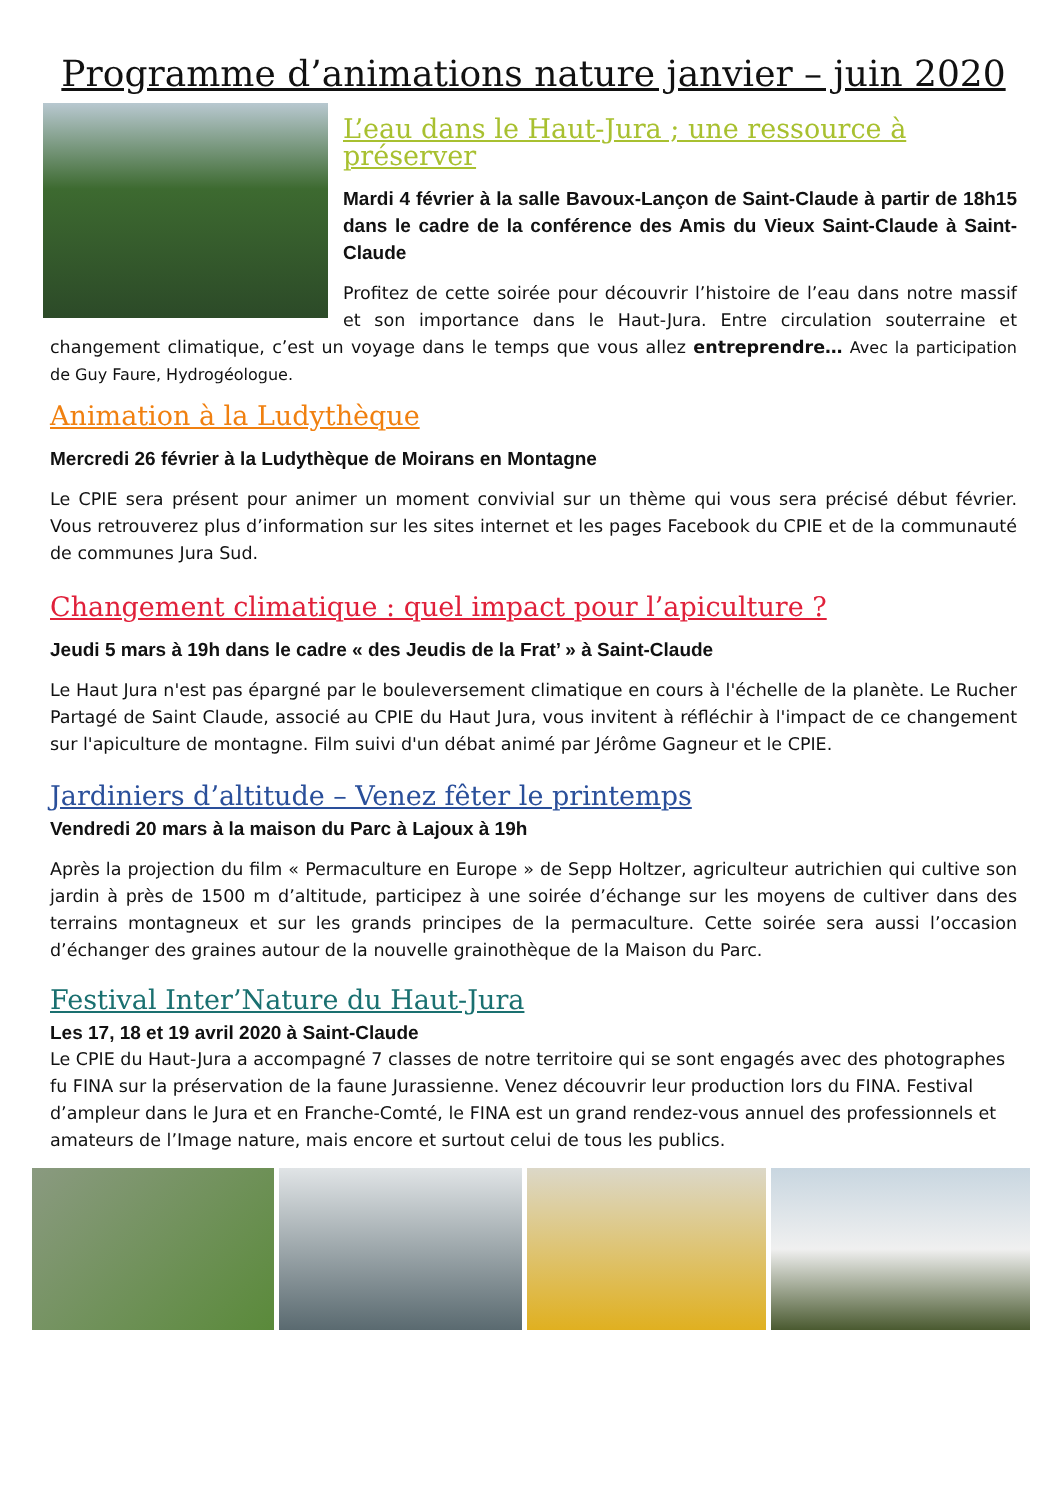Programme d’animations nature janvier – juin 2020
L’eau dans le Haut-Jura ; une ressource à préserver
Mardi 4 février à la salle Bavoux-Lançon de Saint-Claude à partir de 18h15 dans le cadre de la conférence des Amis du Vieux Saint-Claude à Saint-Claude
Profitez de cette soirée pour découvrir l’histoire de l’eau dans notre massif et son importance dans le Haut-Jura. Entre circulation souterraine et changement climatique, c’est un voyage dans le temps que vous allez entreprendre… Avec la participation de Guy Faure, Hydrogéologue.
Animation à la Ludythèque
Mercredi 26 février à la Ludythèque de Moirans en Montagne
Le CPIE sera présent pour animer un moment convivial sur un thème qui vous sera précisé début février. Vous retrouverez plus d’information sur les sites internet et les pages Facebook du CPIE et de la communauté de communes Jura Sud.
Changement climatique : quel impact pour l’apiculture ?
Jeudi 5 mars à 19h dans le cadre « des Jeudis de la Frat’ » à Saint-Claude
Le Haut Jura n'est pas épargné par le bouleversement climatique en cours à l'échelle de la planète. Le Rucher Partagé de Saint Claude, associé au CPIE du Haut Jura, vous invitent à réfléchir à l'impact de ce changement sur l'apiculture de montagne. Film suivi d'un débat animé par Jérôme Gagneur et le CPIE.
Jardiniers d’altitude – Venez fêter le printemps
Vendredi 20 mars à la maison du Parc à Lajoux à 19h
Après la projection du film « Permaculture en Europe » de Sepp Holtzer, agriculteur autrichien qui cultive son jardin à près de 1500 m d’altitude, participez à une soirée d’échange sur les moyens de cultiver dans des terrains montagneux et sur les grands principes de la permaculture. Cette soirée sera aussi l’occasion d’échanger des graines autour de la nouvelle grainothèque de la Maison du Parc.
Festival Inter’Nature du Haut-Jura
Les 17, 18 et 19 avril 2020 à Saint-Claude
Le CPIE du Haut-Jura a accompagné 7 classes de notre territoire qui se sont engagés avec des photographes fu FINA sur la préservation de la faune Jurassienne. Venez découvrir leur production lors du FINA. Festival d’ampleur dans le Jura et en Franche-Comté, le FINA est un grand rendez-vous annuel des professionnels et amateurs de l’Image nature, mais encore et surtout celui de tous les publics.